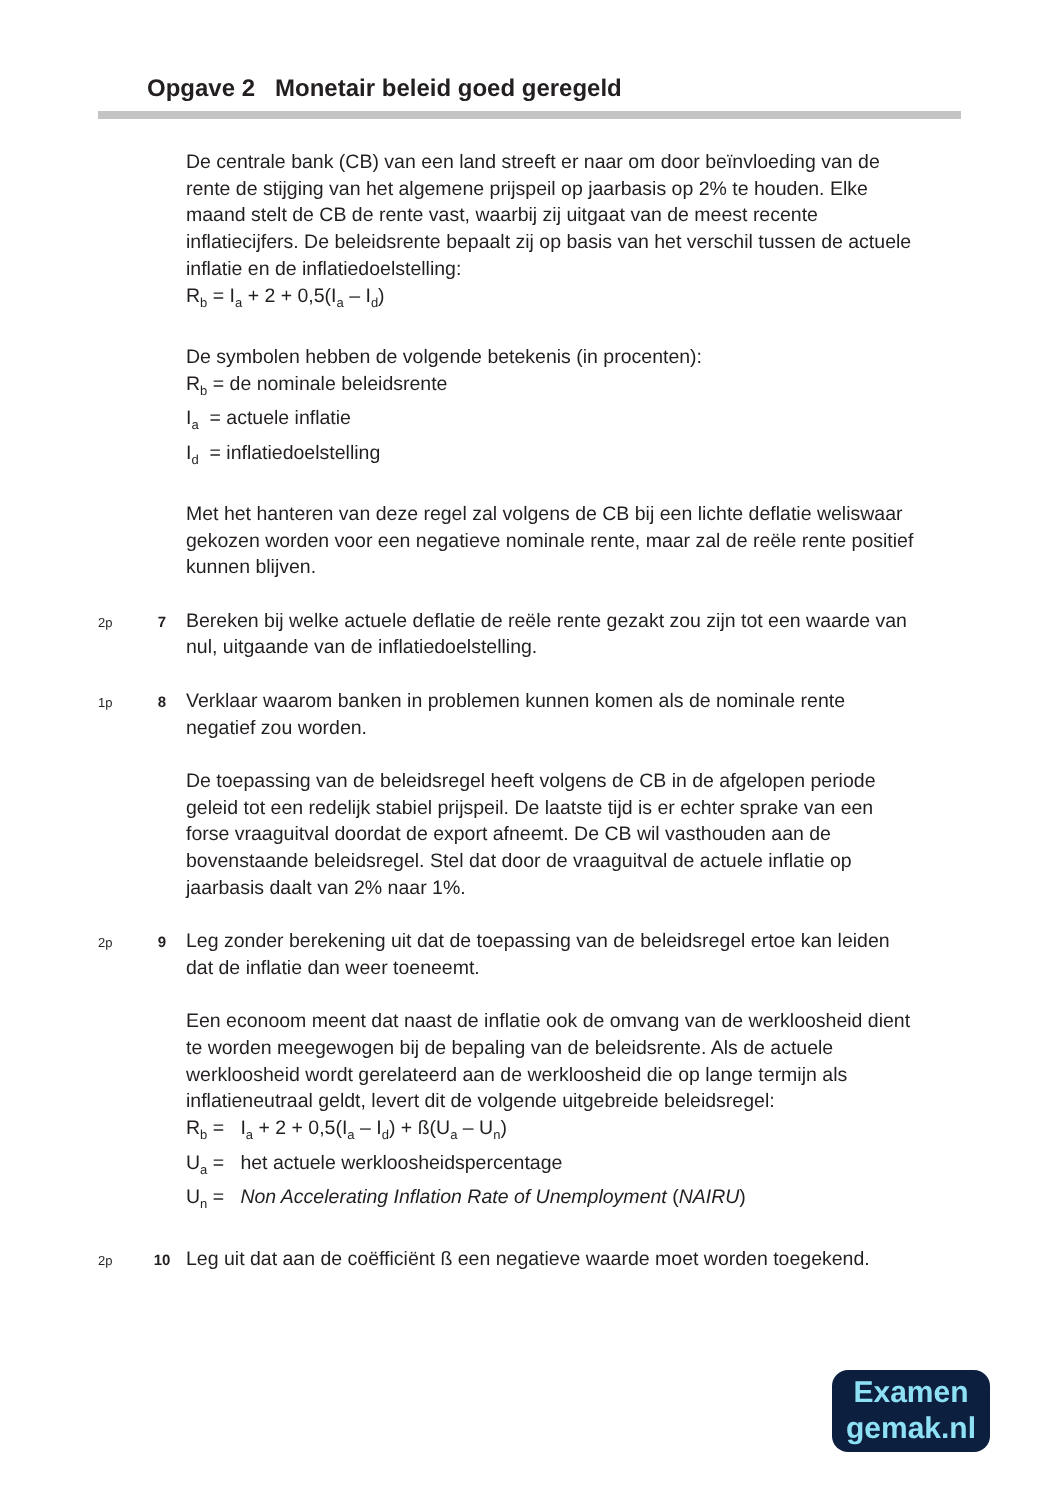Opgave 2 Monetair beleid goed geregeld
De centrale bank (CB) van een land streeft er naar om door beïnvloeding van de rente de stijging van het algemene prijspeil op jaarbasis op 2% te houden. Elke maand stelt de CB de rente vast, waarbij zij uitgaat van de meest recente inflatiecijfers. De beleidsrente bepaalt zij op basis van het verschil tussen de actuele inflatie en de inflatiedoelstelling:
R<sub>b</sub> = I<sub>a</sub> + 2 + 0,5(I<sub>a</sub> – I<sub>d</sub>)
De symbolen hebben de volgende betekenis (in procenten):
R<sub>b</sub> = de nominale beleidsrente
I<sub>a</sub> = actuele inflatie
I<sub>d</sub> = inflatiedoelstelling
Met het hanteren van deze regel zal volgens de CB bij een lichte deflatie weliswaar gekozen worden voor een negatieve nominale rente, maar zal de reële rente positief kunnen blijven.
2p
7
Bereken bij welke actuele deflatie de reële rente gezakt zou zijn tot een waarde van nul, uitgaande van de inflatiedoelstelling.
1p
8
Verklaar waarom banken in problemen kunnen komen als de nominale rente negatief zou worden.
De toepassing van de beleidsregel heeft volgens de CB in de afgelopen periode geleid tot een redelijk stabiel prijspeil. De laatste tijd is er echter sprake van een forse vraaguitval doordat de export afneemt. De CB wil vasthouden aan de bovenstaande beleidsregel. Stel dat door de vraaguitval de actuele inflatie op jaarbasis daalt van 2% naar 1%.
2p
9
Leg zonder berekening uit dat de toepassing van de beleidsregel ertoe kan leiden dat de inflatie dan weer toeneemt.
Een econoom meent dat naast de inflatie ook de omvang van de werkloosheid dient te worden meegewogen bij de bepaling van de beleidsrente. Als de actuele werkloosheid wordt gerelateerd aan de werkloosheid die op lange termijn als inflatieneutraal geldt, levert dit de volgende uitgebreide beleidsregel:
R<sub>b</sub> = I<sub>a</sub> + 2 + 0,5(I<sub>a</sub> – I<sub>d</sub>) + ß(U<sub>a</sub> – U<sub>n</sub>)
U<sub>a</sub> = het actuele werkloosheidspercentage
U<sub>n</sub> = Non Accelerating Inflation Rate of Unemployment (NAIRU)
2p
10
Leg uit dat aan de coëfficiënt ß een negatieve waarde moet worden toegekend.
Examen
gemak.nl